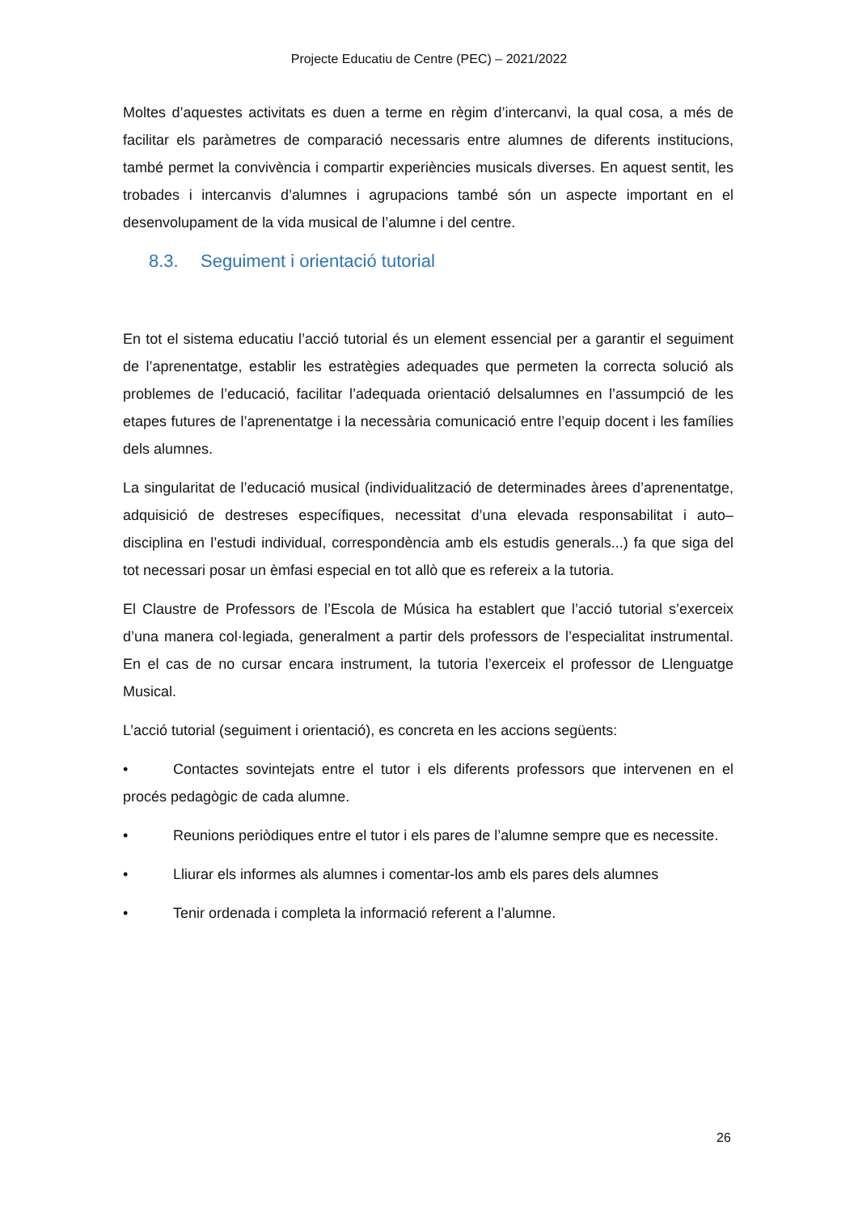Projecte Educatiu de Centre (PEC) – 2021/2022
Moltes d’aquestes activitats es duen a terme en règim d’intercanvi, la qual cosa, a més de facilitar els paràmetres de comparació necessaris entre alumnes de diferents institucions, també permet la convivència i compartir experiències musicals diverses. En aquest sentit, les trobades i intercanvis d’alumnes i agrupacions també són un aspecte important en el desenvolupament de la vida musical de l’alumne i del centre.
8.3. Seguiment i orientació tutorial
En tot el sistema educatiu l’acció tutorial és un element essencial per a garantir el seguiment de l’aprenentatge, establir les estratègies adequades que permeten la correcta solució als problemes de l’educació, facilitar l’adequada orientació delsalumnes en l’assumpció de les etapes futures de l’aprenentatge i la necessària comunicació entre l’equip docent i les famílies dels alumnes.
La singularitat de l’educació musical (individualització de determinades àrees d’aprenentatge, adquisició de destreses específiques, necessitat d’una elevada responsabilitat i auto–disciplina en l’estudi individual, correspondència amb els estudis generals...) fa que siga del tot necessari posar un èmfasi especial en tot allò que es refereix a la tutoria.
El Claustre de Professors de l’Escola de Música ha establert que l’acció tutorial s’exerceix d’una manera col·legiada, generalment a partir dels professors de l’especialitat instrumental. En el cas de no cursar encara instrument, la tutoria l’exerceix el professor de Llenguatge Musical.
L’acció tutorial (seguiment i orientació), es concreta en les accions següents:
• Contactes sovintejats entre el tutor i els diferents professors que intervenen en el procés pedagògic de cada alumne.
• Reunions periòdiques entre el tutor i els pares de l’alumne sempre que es necessite.
• Lliurar els informes als alumnes i comentar-los amb els pares dels alumnes
• Tenir ordenada i completa la informació referent a l’alumne.
26